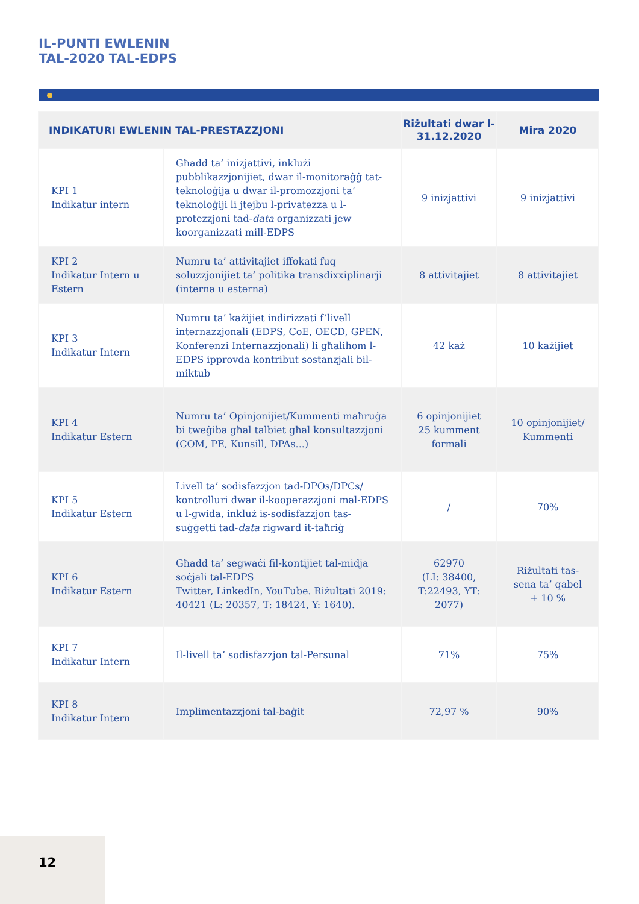IL-PUNTI EWLENIN
TAL-2020 TAL-EDPS
| INDIKATURI EWLENIN TAL-PRESTAZZJONI | | Riżultati dwar l-31.12.2020 | Mira 2020 |
| --- | --- | --- | --- |
| KPI 1 Indikatur intern | Għadd ta’ inizjattivi, inklużi pubblikazzjonijiet, dwar il-monitoraġġ tat-teknoloġija u dwar il-promozzjoni ta’ teknoloġiji li jtejbu l-privatezza u l-protezzjoni tad- data organizzati jew koorganizzati mill-EDPS | 9 inizjattivi | 9 inizjattivi |
| KPI 2 Indikatur Intern u Estern | Numru ta’ attivitajiet iffokati fuq soluzzjonijiet ta’ politika transdixxiplinarji (interna u esterna) | 8 attivitajiet | 8 attivitajiet |
| KPI 3 Indikatur Intern | Numru ta’ każijiet indirizzati f’livell internazzjonali (EDPS, CoE, OECD, GPEN, Konferenzi Internazzjonali) li għalihom l-EDPS ipprovda kontribut sostanzjali bil-miktub | 42 każ | 10 każijiet |
| KPI 4 Indikatur Estern | Numru ta’ Opinjonijiet/Kummenti maħruġa bi tweġiba għal talbiet għal konsultazzjoni (COM, PE, Kunsill, DPAs...) | 6 opinjonijiet 25 kumment formali | 10 opinjonijiet/ Kummenti |
| KPI 5 Indikatur Estern | Livell ta’ sodisfazzjon tad-DPOs/DPCs/ kontrolluri dwar il-kooperazzjoni mal-EDPS u l-gwida, inkluż is-sodisfazzjon tas-suġġetti tad- data rigward it-taħriġ | / | 70% |
| KPI 6 Indikatur Estern | Għadd ta’ segwaċi fil-kontijiet tal-midja soċjali tal-EDPS Twitter, LinkedIn, YouTube. Riżultati 2019: 40421 (L: 20357, T: 18424, Y: 1640). | 62970 (LI: 38400, T:22493, YT: 2077) | Riżultati tas-sena ta’ qabel + 10 % |
| KPI 7 Indikatur Intern | Il-livell ta’ sodisfazzjon tal-Persunal | 71% | 75% |
| KPI 8 Indikatur Intern | Implimentazzjoni tal-baġit | 72,97 % | 90% |
12